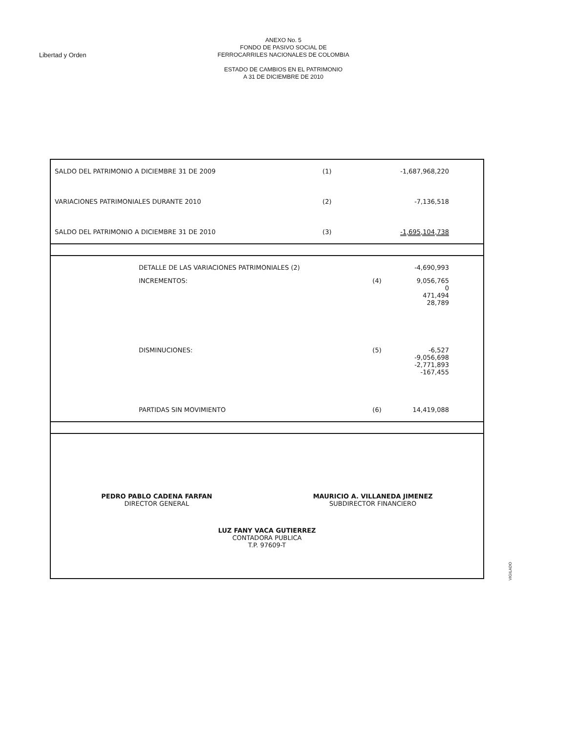Libertad y Orden
ANEXO No. 5
FONDO DE PASIVO SOCIAL DE
FERROCARRILES NACIONALES DE COLOMBIA
ESTADO DE CAMBIOS EN EL PATRIMONIO
A 31 DE DICIEMBRE DE 2010
| SALDO DEL PATRIMONIO A DICIEMBRE 31 DE 2009 | (1) | -1,687,968,220 |
| VARIACIONES PATRIMONIALES DURANTE 2010 | (2) | -7,136,518 |
| SALDO DEL PATRIMONIO A DICIEMBRE 31 DE 2010 | (3) | -1,695,104,738 |
| DETALLE DE LAS VARIACIONES PATRIMONIALES (2) | | -4,690,993 |
| INCREMENTOS: | (4) | 9,056,765 0 471,494 28,789 |
| DISMINUCIONES: | (5) | -6,527 -9,056,698 -2,771,893 -167,455 |
| PARTIDAS SIN MOVIMIENTO | (6) | 14,419,088 |
PEDRO PABLO CADENA FARFAN
DIRECTOR GENERAL
MAURICIO A. VILLANEDA JIMENEZ
SUBDIRECTOR FINANCIERO
LUZ FANY VACA GUTIERREZ
CONTADORA PUBLICA
T.P. 97609-T
VIGILADO